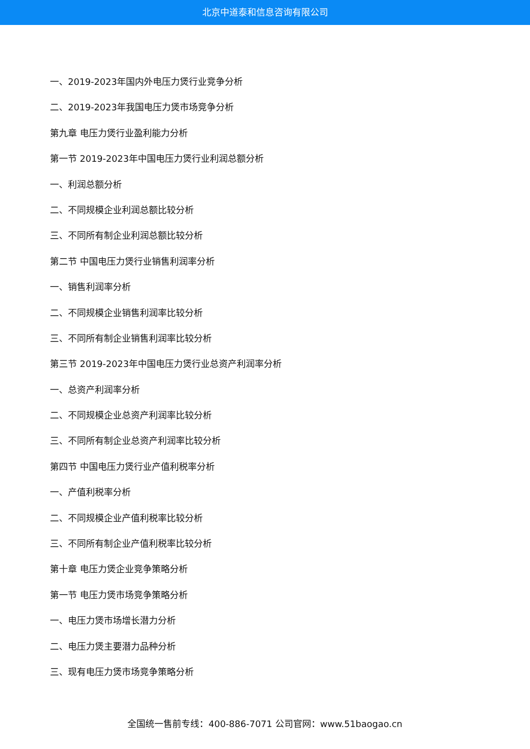北京中道泰和信息咨询有限公司
一、2019-2023年国内外电压力煲行业竞争分析
二、2019-2023年我国电压力煲市场竞争分析
第九章 电压力煲行业盈利能力分析
第一节 2019-2023年中国电压力煲行业利润总额分析
一、利润总额分析
二、不同规模企业利润总额比较分析
三、不同所有制企业利润总额比较分析
第二节 中国电压力煲行业销售利润率分析
一、销售利润率分析
二、不同规模企业销售利润率比较分析
三、不同所有制企业销售利润率比较分析
第三节 2019-2023年中国电压力煲行业总资产利润率分析
一、总资产利润率分析
二、不同规模企业总资产利润率比较分析
三、不同所有制企业总资产利润率比较分析
第四节 中国电压力煲行业产值利税率分析
一、产值利税率分析
二、不同规模企业产值利税率比较分析
三、不同所有制企业产值利税率比较分析
第十章 电压力煲企业竞争策略分析
第一节 电压力煲市场竞争策略分析
一、电压力煲市场增长潜力分析
二、电压力煲主要潜力品种分析
三、现有电压力煲市场竞争策略分析
全国统一售前专线：400-886-7071 公司官网：www.51baogao.cn